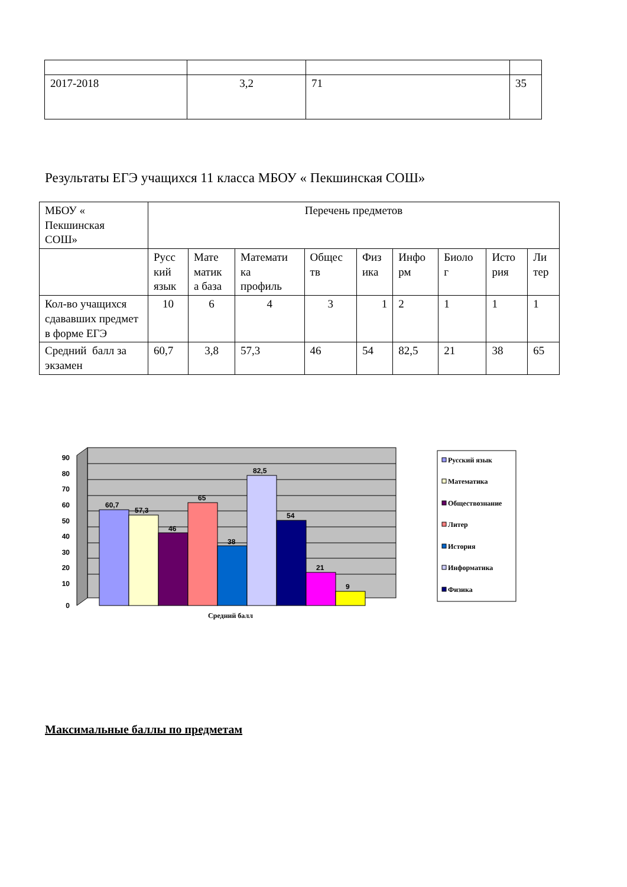| 2017-2018 | 3,2 | 71 | 35 |
Результаты ЕГЭ учащихся 11 класса МБОУ « Пекшинская СОШ»
| МБОУ « Пекшинская СОШ» | Перечень предметов | | | | | | | | |
| | Русс кий язык | Мате матик а база | Математи ка профиль | Общес тв | Физ ика | Инфо рм | Биоло г | Исто рия | Ли тер |
| Кол-во учащихся сдававших предмет в форме ЕГЭ | 10 | 6 | 4 | 3 | 1 | 2 | 1 | 1 | 1 |
| Средний балл за экзамен | 60,7 | 3,8 | 57,3 | 46 | 54 | 82,5 | 21 | 38 | 65 |
90
80
70
60
50
40
30
20
10
0
60,7
57,3
46
65
38
82,5
54
21
9
Средний балл
Русский язык
Математика
Обществознание
Литер
История
Информатика
Физика
Максимальные баллы по предметам